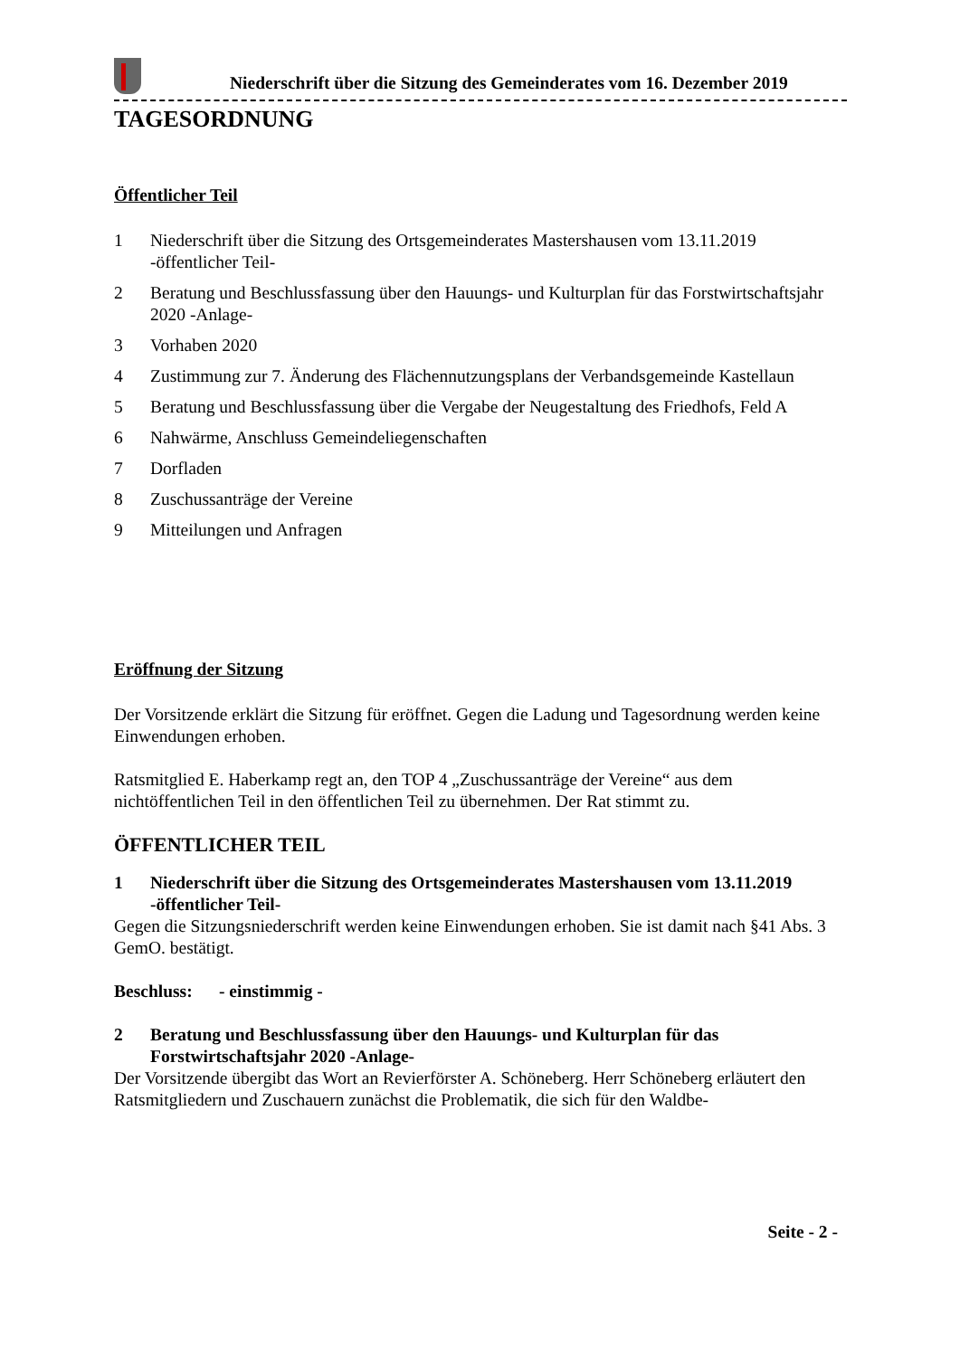Niederschrift über die Sitzung des Gemeinderates vom 16. Dezember 2019
TAGESORDNUNG
Öffentlicher Teil
1 Niederschrift über die Sitzung des Ortsgemeinderates Mastershausen vom 13.11.2019 -öffentlicher Teil-
2 Beratung und Beschlussfassung über den Hauungs- und Kulturplan für das Forstwirtschaftsjahr 2020 -Anlage-
3 Vorhaben 2020
4 Zustimmung zur 7. Änderung des Flächennutzungsplans der Verbandsgemeinde Kastellaun
5 Beratung und Beschlussfassung über die Vergabe der Neugestaltung des Friedhofs, Feld A
6 Nahwärme, Anschluss Gemeindeliegenschaften
7 Dorfladen
8 Zuschussanträge der Vereine
9 Mitteilungen und Anfragen
Eröffnung der Sitzung
Der Vorsitzende erklärt die Sitzung für eröffnet. Gegen die Ladung und Tagesordnung werden keine Einwendungen erhoben.
Ratsmitglied E. Haberkamp regt an, den TOP 4 „Zuschussanträge der Vereine“ aus dem nichtöffentlichen Teil in den öffentlichen Teil zu übernehmen. Der Rat stimmt zu.
ÖFFENTLICHER TEIL
1 Niederschrift über die Sitzung des Ortsgemeinderates Mastershausen vom 13.11.2019 -öffentlicher Teil-
Gegen die Sitzungsniederschrift werden keine Einwendungen erhoben. Sie ist damit nach §41 Abs. 3 GemO. bestätigt.
Beschluss: - einstimmig -
2 Beratung und Beschlussfassung über den Hauungs- und Kulturplan für das Forstwirtschaftsjahr 2020 -Anlage-
Der Vorsitzende übergibt das Wort an Revierförster A. Schöneberg. Herr Schöneberg erläutert den Ratsmitgliedern und Zuschauern zunächst die Problematik, die sich für den Waldbe-
Seite - 2 -